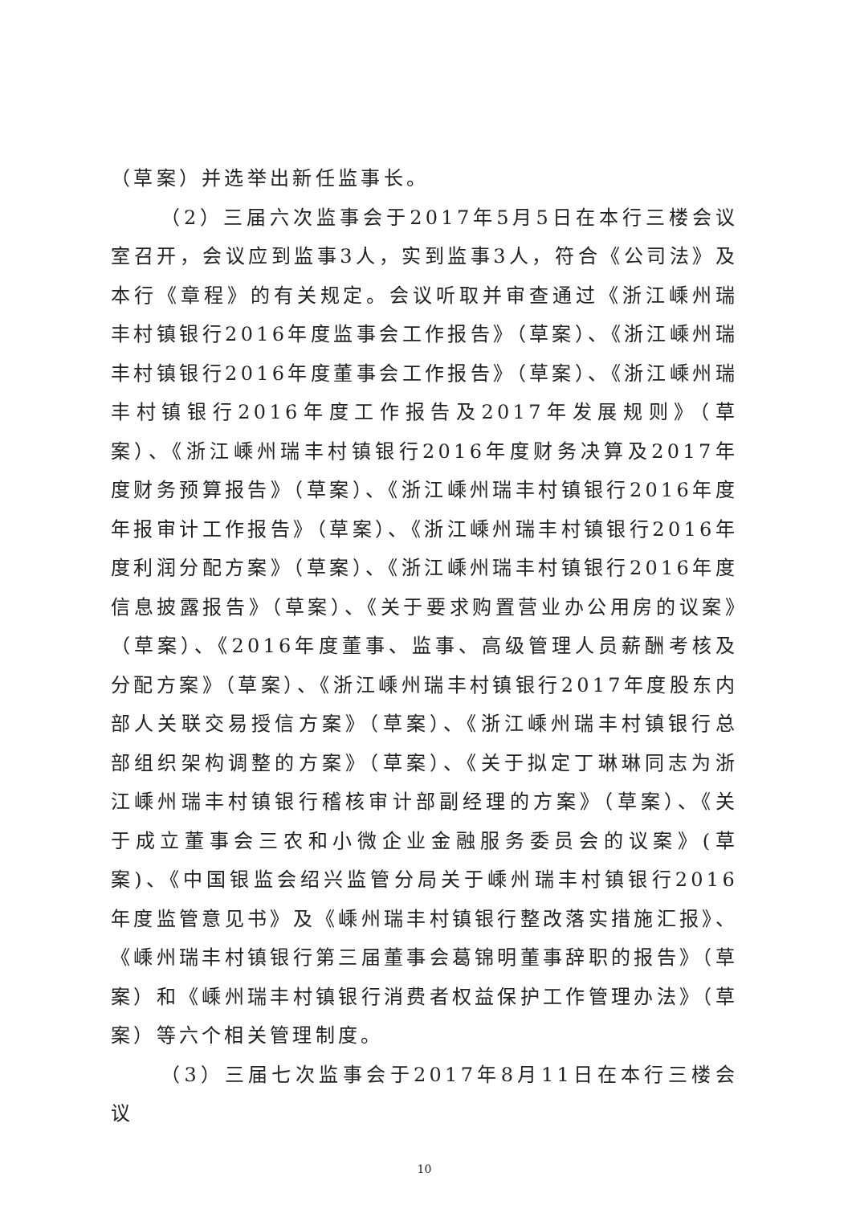（草案）并选举出新任监事长。
（2）三届六次监事会于2017年5月5日在本行三楼会议室召开，会议应到监事3人，实到监事3人，符合《公司法》及本行《章程》的有关规定。会议听取并审查通过《浙江嵊州瑞丰村镇银行2016年度监事会工作报告》（草案）、《浙江嵊州瑞丰村镇银行2016年度董事会工作报告》（草案）、《浙江嵊州瑞丰村镇银行2016年度工作报告及2017年发展规则》（草案）、《浙江嵊州瑞丰村镇银行2016年度财务决算及2017年度财务预算报告》（草案）、《浙江嵊州瑞丰村镇银行2016年度年报审计工作报告》（草案）、《浙江嵊州瑞丰村镇银行2016年度利润分配方案》（草案）、《浙江嵊州瑞丰村镇银行2016年度信息披露报告》（草案）、《关于要求购置营业办公用房的议案》（草案）、《2016年度董事、监事、高级管理人员薪酬考核及分配方案》（草案）、《浙江嵊州瑞丰村镇银行2017年度股东内部人关联交易授信方案》（草案）、《浙江嵊州瑞丰村镇银行总部组织架构调整的方案》（草案）、《关于拟定丁琳琳同志为浙江嵊州瑞丰村镇银行稽核审计部副经理的方案》（草案）、《关于成立董事会三农和小微企业金融服务委员会的议案》(草案)、《中国银监会绍兴监管分局关于嵊州瑞丰村镇银行2016年度监管意见书》及《嵊州瑞丰村镇银行整改落实措施汇报》、《嵊州瑞丰村镇银行第三届董事会葛锦明董事辞职的报告》（草案）和《嵊州瑞丰村镇银行消费者权益保护工作管理办法》（草案）等六个相关管理制度。
（3）三届七次监事会于2017年8月11日在本行三楼会议
10